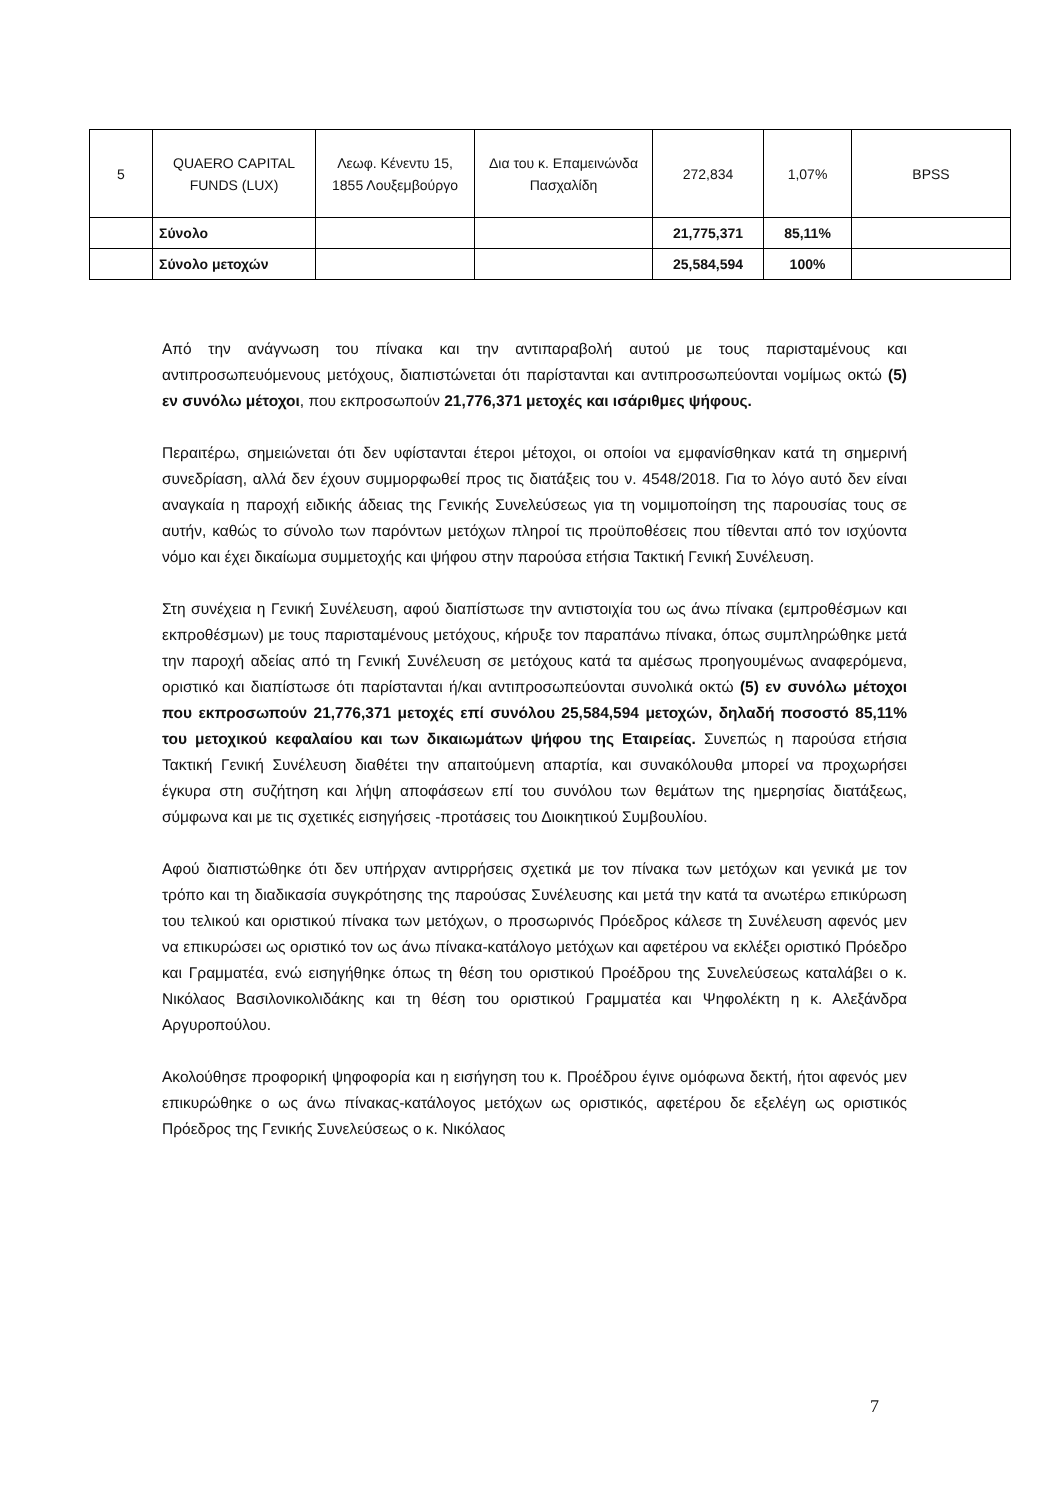| 5 | QUAERO CAPITAL FUNDS (LUX) | Λεωφ. Κένεντυ 15, 1855 Λουξεμβούργο | Δια του κ. Επαμεινώνδα Πασχαλίδη | 272,834 | 1,07% | BPSS |
| | Σύνολο | | | 21,775,371 | 85,11% | |
| | Σύνολο μετοχών | | | 25,584,594 | 100% | |
Από την ανάγνωση του πίνακα και την αντιπαραβολή αυτού με τους παρισταμένους και αντιπροσωπευόμενους μετόχους, διαπιστώνεται ότι παρίστανται και αντιπροσωπεύονται νομίμως οκτώ (5) εν συνόλω μέτοχοι, που εκπροσωπούν 21,776,371 μετοχές και ισάριθμες ψήφους.
Περαιτέρω, σημειώνεται ότι δεν υφίστανται έτεροι μέτοχοι, οι οποίοι να εμφανίσθηκαν κατά τη σημερινή συνεδρίαση, αλλά δεν έχουν συμμορφωθεί προς τις διατάξεις του ν. 4548/2018. Για το λόγο αυτό δεν είναι αναγκαία η παροχή ειδικής άδειας της Γενικής Συνελεύσεως για τη νομιμοποίηση της παρουσίας τους σε αυτήν, καθώς το σύνολο των παρόντων μετόχων πληροί τις προϋποθέσεις που τίθενται από τον ισχύοντα νόμο και έχει δικαίωμα συμμετοχής και ψήφου στην παρούσα ετήσια Τακτική Γενική Συνέλευση.
Στη συνέχεια η Γενική Συνέλευση, αφού διαπίστωσε την αντιστοιχία του ως άνω πίνακα (εμπροθέσμων και εκπροθέσμων) με τους παρισταμένους μετόχους, κήρυξε τον παραπάνω πίνακα, όπως συμπληρώθηκε μετά την παροχή αδείας από τη Γενική Συνέλευση σε μετόχους κατά τα αμέσως προηγουμένως αναφερόμενα, οριστικό και διαπίστωσε ότι παρίστανται ή/και αντιπροσωπεύονται συνολικά οκτώ (5) εν συνόλω μέτοχοι που εκπροσωπούν 21,776,371 μετοχές επί συνόλου 25,584,594 μετοχών, δηλαδή ποσοστό 85,11% του μετοχικού κεφαλαίου και των δικαιωμάτων ψήφου της Εταιρείας. Συνεπώς η παρούσα ετήσια Τακτική Γενική Συνέλευση διαθέτει την απαιτούμενη απαρτία, και συνακόλουθα μπορεί να προχωρήσει έγκυρα στη συζήτηση και λήψη αποφάσεων επί του συνόλου των θεμάτων της ημερησίας διατάξεως, σύμφωνα και με τις σχετικές εισηγήσεις -προτάσεις του Διοικητικού Συμβουλίου.
Αφού διαπιστώθηκε ότι δεν υπήρχαν αντιρρήσεις σχετικά με τον πίνακα των μετόχων και γενικά με τον τρόπο και τη διαδικασία συγκρότησης της παρούσας Συνέλευσης και μετά την κατά τα ανωτέρω επικύρωση του τελικού και οριστικού πίνακα των μετόχων, ο προσωρινός Πρόεδρος κάλεσε τη Συνέλευση αφενός μεν να επικυρώσει ως οριστικό τον ως άνω πίνακα-κατάλογο μετόχων και αφετέρου να εκλέξει οριστικό Πρόεδρο και Γραμματέα, ενώ εισηγήθηκε όπως τη θέση του οριστικού Προέδρου της Συνελεύσεως καταλάβει ο κ. Νικόλαος Βασιλονικολιδάκης και τη θέση του οριστικού Γραμματέα και Ψηφολέκτη η κ. Αλεξάνδρα Αργυροπούλου.
Ακολούθησε προφορική ψηφοφορία και η εισήγηση του κ. Προέδρου έγινε ομόφωνα δεκτή, ήτοι αφενός μεν επικυρώθηκε ο ως άνω πίνακας-κατάλογος μετόχων ως οριστικός, αφετέρου δε εξελέγη ως οριστικός Πρόεδρος της Γενικής Συνελεύσεως ο κ. Νικόλαος
7